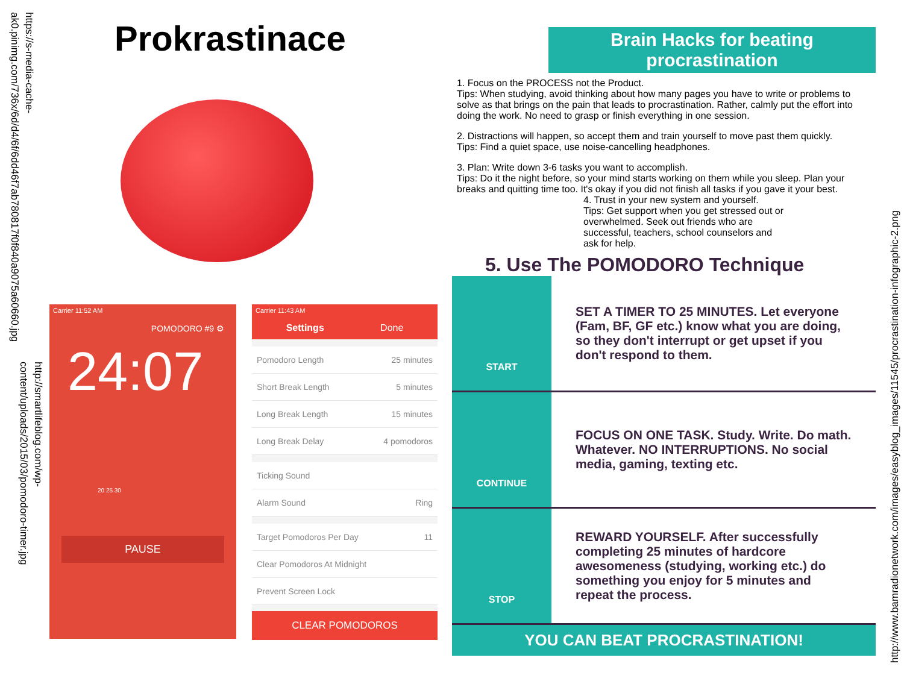https://s-media-cache-ak0.pinimg.com/736x/6d/d4/6f/6dd46f7ab780817f0f840a9075a60660.jpg
http://smartlifeblog.com/wp-content/uploads/2015/03/pomodoro-timer.jpg
Prokrastinace
Carrier 11:52 AM
POMODORO #9 ⚙
24:07
20 25 30
PAUSE
Carrier 11:43 AM
Settings Done
Pomodoro Length 25 minutes
Short Break Length 5 minutes
Long Break Length 15 minutes
Long Break Delay 4 pomodoros
Ticking Sound
Alarm Sound Ring
Target Pomodoros Per Day 11
Clear Pomodoros At Midnight
Prevent Screen Lock
CLEAR POMODOROS
Brain Hacks for beating
procrastination
1. Focus on the PROCESS not the Product.
Tips: When studying, avoid thinking about how many pages you have to write or problems to solve as that brings on the pain that leads to procrastination. Rather, calmly put the effort into doing the work. No need to grasp or finish everything in one session.
2. Distractions will happen, so accept them and train yourself to move past them quickly.
Tips: Find a quiet space, use noise-cancelling headphones.
3. Plan: Write down 3-6 tasks you want to accomplish.
Tips: Do it the night before, so your mind starts working on them while you sleep. Plan your breaks and quitting time too. It's okay if you did not finish all tasks if you gave it your best.
4. Trust in your new system and yourself.
Tips: Get support when you get stressed out or overwhelmed. Seek out friends who are successful, teachers, school counselors and ask for help.
5. Use The POMODORO Technique
START
SET A TIMER TO 25 MINUTES. Let everyone (Fam, BF, GF etc.) know what you are doing, so they don't interrupt or get upset if you don't respond to them.
CONTINUE
FOCUS ON ONE TASK. Study. Write. Do math. Whatever. NO INTERRUPTIONS. No social media, gaming, texting etc.
STOP
REWARD YOURSELF. After successfully completing 25 minutes of hardcore awesomeness (studying, working etc.) do something you enjoy for 5 minutes and repeat the process.
YOU CAN BEAT PROCRASTINATION!
http://www.bamradionetwork.com/images/easyblog_images/11545/procrastination-infographic-2.png